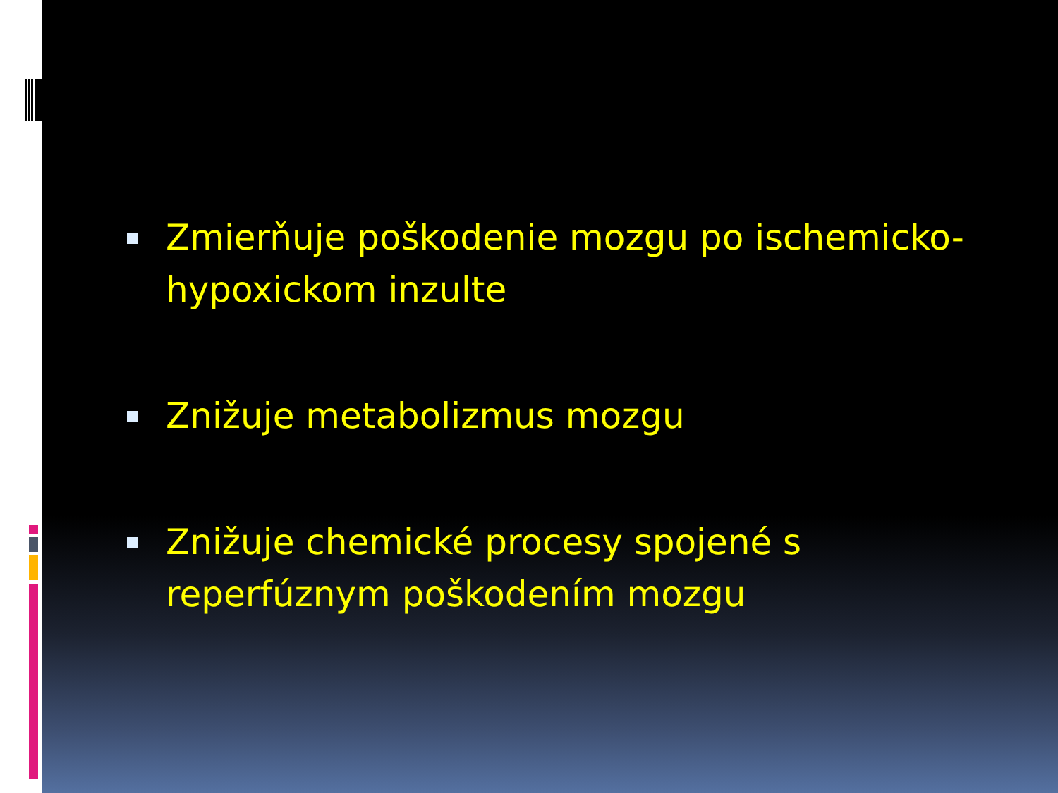Zmierňuje poškodenie mozgu po ischemicko-hypoxickom inzulte
Znižuje metabolizmus mozgu
Znižuje chemické procesy spojené s reperfúznym poškodením mozgu